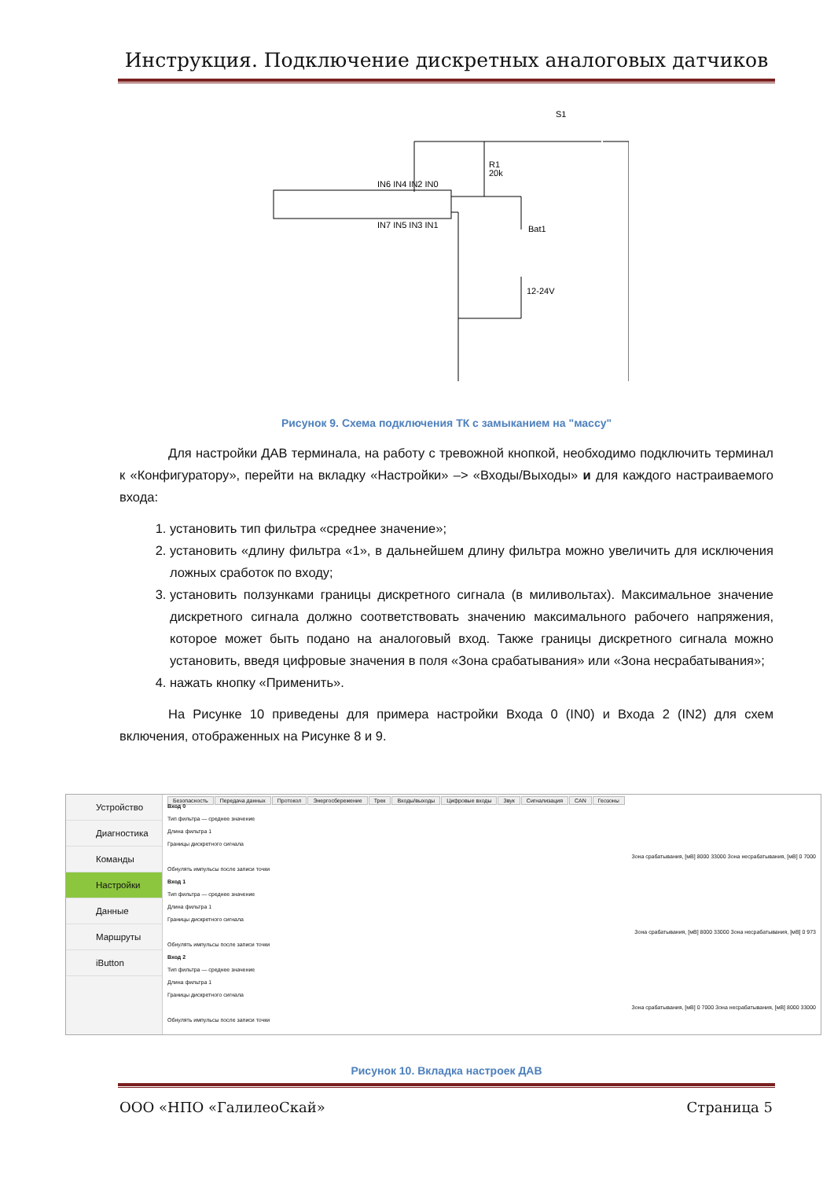Инструкция. Подключение дискретных аналоговых датчиков
IN6 IN4 IN2 IN0
IN7 IN5 IN3 IN1
S1
R1
20k
Bat1
12-24V
Рисунок 9. Схема подключения ТК с замыканием на "массу"
Для настройки ДАВ терминала, на работу с тревожной кнопкой, необходимо подключить терминал к «Конфигуратору», перейти на вкладку «Настройки» –> «Входы/Выходы» и для каждого настраиваемого входа:
1. установить тип фильтра «среднее значение»;
2. установить «длину фильтра «1», в дальнейшем длину фильтра можно увеличить для исключения ложных сработок по входу;
3. установить ползунками границы дискретного сигнала (в миливольтах). Максимальное значение дискретного сигнала должно соответствовать значению максимального рабочего напряжения, которое может быть подано на аналоговый вход. Также границы дискретного сигнала можно установить, введя цифровые значения в поля «Зона срабатывания» или «Зона несрабатывания»;
4. нажать кнопку «Применить».
На Рисунке 10 приведены для примера настройки Входа 0 (IN0) и Входа 2 (IN2) для схем включения, отображенных на Рисунке 8 и 9.
Устройство
Диагностика
Команды
Настройки
Данные
Маршруты
iButton
Безопасность Передача данных Протокол Энергосбережение Трек Входы/выходы Цифровые входы Звук Сигнализация CAN Геозоны
Вход 0
Тип фильтра — среднее значение
Длина фильтра 1
Границы дискретного сигнала
Зона срабатывания, [мВ] 8000 33000 Зона несрабатывания, [мВ] 0 7000
Обнулять импульсы после записи точки
Вход 1
Тип фильтра — среднее значение
Длина фильтра 1
Границы дискретного сигнала
Зона срабатывания, [мВ] 8000 33000 Зона несрабатывания, [мВ] 0 973
Обнулять импульсы после записи точки
Вход 2
Тип фильтра — среднее значение
Длина фильтра 1
Границы дискретного сигнала
Зона срабатывания, [мВ] 0 7000 Зона несрабатывания, [мВ] 8000 33000
Обнулять импульсы после записи точки
Рисунок 10. Вкладка настроек ДАВ
ООО «НПО «ГалилеоСкай» Страница 5